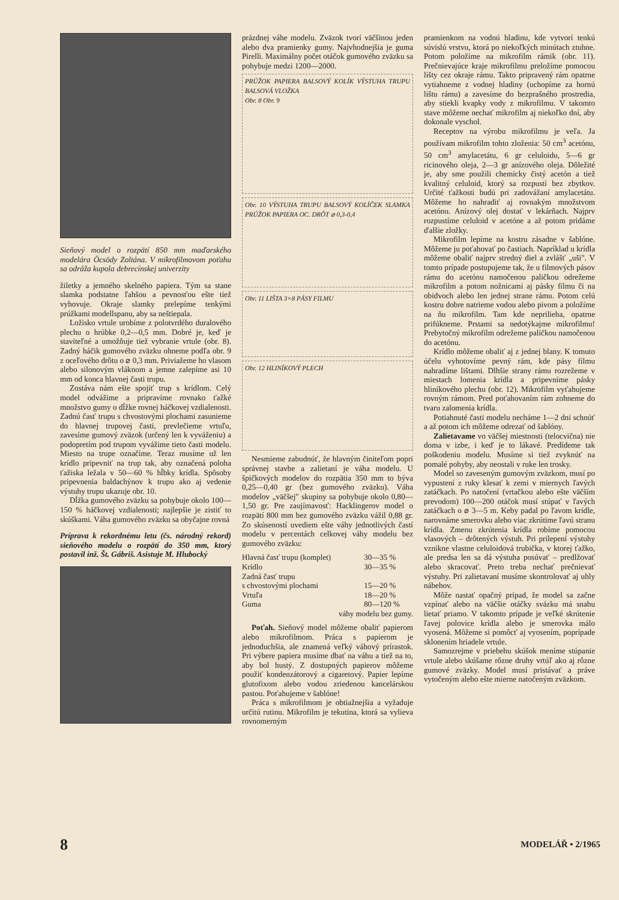Sieňový model o rozpätí 850 mm maďarského modelára Öcsödy Zoltána. V mikrofilmovom poťahu sa odráža kupola debrecínskej univerzity
žiletky a jemného skelného papiera. Tým sa stane slamka podstatne ľahšou a pevnosťou ešte tiež vyhovuje. Okraje slamky prelepíme tenkými prúžkami modellspanu, aby sa neštiepala.
Ložisko vrtule urobíme z polotvrdého duralového plechu o hrúbke 0,2—0,5 mm. Dobré je, keď je staviteľné a umožňuje tiež vybranie vrtule (obr. 8). Zadný háčik gumového zväzku ohneme podľa obr. 9 z oceľového drôtu o ⌀ 0,3 mm. Priviažeme ho vlasom alebo silonovým vláknom a jemne zalepíme asi 10 mm od konca hlavnej časti trupu.
Zostáva nám ešte spojiť trup s krídlom. Celý model odvážime a pripravíme rovnako ťažké množstvo gumy o dĺžke rovnej háčkovej vzdialenosti. Zadnú časť trupu s chvostovými plochami zasunieme do hlavnej trupovej časti, prevlečieme vrtuľu, zavesíme gumový zväzok (určený len k vyváženiu) a podopretím pod trupom vyvážime tieto časti modelu. Miesto na trupe označíme. Teraz musíme už len krídlo pripevniť na trup tak, aby označená poloha ťažiska ležala v 50—60 % hĺbky krídla. Spôsoby pripevnenia baldachýnov k trupu ako aj vedenie výstuhy trupu ukazuje obr. 10.
Dĺžka gumového zväzku sa pohybuje okolo 100—150 % háčkovej vzdialenosti; najlepšie je zistiť to skúškami. Váha gumového zväzku sa obyčajne rovná
Príprava k rekordnému letu (čs. národný rekord) sieňového modelu o rozpätí do 350 mm, ktorý postavil inž. Št. Gábriš. Asistuje M. Hlubocký
prázdnej váhe modelu. Zväzok tvorí väčšinou jeden alebo dva pramienky gumy. Najvhodnejšia je guma Pirelli. Maximálny počet otáčok gumového zväzku sa pohybuje medzi 1200—2000.
PRÚŽOK PAPIERA BALSOVÝ KOLÍK VÝSTUHA TRUPU BALSOVÁ VLOŽKA
Obr. 8 Obr. 9
Obr. 10 VÝSTUHA TRUPU BALSOVÝ KOLÍČEK SLAMKA PRÚŽOK PAPIERA OC. DRÔT ⌀ 0,3-0,4
Obr. 11 LIŠTA 3×8 PÁSY FILMU
Obr. 12 HLINÍKOVÝ PLECH
Nesmieme zabudnúť, že hlavným činiteľom popri správnej stavbe a zalietaní je váha modelu. U špičkových modelov do rozpätia 350 mm to býva 0,25—0,40 gr (bez gumového zväzku). Váha modelov „väčšej" skupiny sa pohybuje okolo 0,80—1,50 gr. Pre zaujímavosť: Hacklingerov model o rozpätí 800 mm bez gumového zväzku vážil 0,88 gr. Zo skúseností uvediem ešte váhy jednotlivých častí modelu v percentách celkovej váhy modelu bez gumového zväzku:
| Hlavná časť trupu (komplet) | 30—35 % |
| Krídlo | 30—35 % |
| Zadná časť trupu s chvostovými plochami | 15—20 % |
| Vrtuľa | 18—20 % |
| Guma | 80—120 % |
| váhy modelu bez gumy. | |
Poťah. Sieňový model môžeme obaliť papierom alebo mikrofilmom. Práca s papierom je jednoduchšia, ale znamená veľký váhový prírastok. Pri výbere papiera musíme dbať na váhu a tiež na to, aby bol hustý. Z dostupných papierov môžeme použiť kondenzátorový a cigaretový. Papier lepíme glutofixom alebo vodou zriedenou kancelárskou pastou. Poťahujeme v šablóne!
Práca s mikrofilmom je obtiažnejšia a vyžaduje určitú rutinu. Mikrofilm je tekutina, ktorá sa vylieva rovnomerným
pramienkom na vodnú hladinu, kde vytvorí tenkú súvislú vrstvu, ktorá po niekoľkých minútach ztuhne. Potom položíme na mikrofilm rámik (obr. 11). Prečnievajúce kraje mikrofilmu preložíme pomocou lišty cez okraje rámu. Takto pripravený rám opatrne vytiahneme z vodnej hladiny (uchopíme za hornú lištu rámu) a zavesíme do bezprašného prostredia, aby stiekli kvapky vody z mikrofilmu. V takomto stave môžeme nechať mikrofilm aj niekoľko dní, aby dokonale vyschol.
Receptov na výrobu mikrofilmu je veľa. Ja používam mikrofilm tohto zloženia: 50 cm<sup>3</sup> acetónu, 50 cm<sup>3</sup> amylacetátu, 6 gr celuloidu, 5—6 gr ricinového oleja, 2—3 gr anízového oleja. Dôležité je, aby sme použili chemicky čistý acetón a tiež kvalitný celuloid, ktorý sa rozpustí bez zbytkov. Určité ťažkosti budú pri zadovážaní amylacetátu. Môžeme ho nahradiť aj rovnakým množstvom acetónu. Anízový olej dostať v lekárňach. Najprv rozpustíme celuloid v acetóne a až potom pridáme ďalšie zložky.
Mikrofilm lepíme na kostru zásadne v šablóne. Môžeme ju poťahovať po častiach. Napríklad u krídla môžeme obaliť najprv stredný diel a zvlášť „uši". V tomto prípade postupujeme tak, že u filmových pásov rámu do acetónu namočenou paličkou odrežeme mikrofilm a potom nožnicami aj pásky filmu či na obidvoch alebo len jednej strane rámu. Potom celú kostru dobre natrieme vodou alebo pivom a položíme na ňu mikrofilm. Tam kde neprilieha, opatrne prifúkneme. Prstami sa nedotýkajme mikrofilmu! Prebytočný mikrofilm odrežeme paličkou namočenou do acetónu.
Krídlo môžeme obaliť aj z jednej blany. K tomuto účelu vyhotovíme pevný rám, kde pásy filmu nahradíme lištami. Dlhšie strany rámu rozrežeme v miestach lomenia krídla a pripevníme pásky hliníkového plechu (obr. 12). Mikrofilm vyťahujeme rovným rámom. Pred poťahovaním rám zohneme do tvaru zalomenia krídla.
Potiahnuté časti modelu necháme 1—2 dni schnúť a až potom ich môžeme odrezať od šablóny.
Zalietavame vo väčšej miestnosti (telocvična) nie doma v izbe, i keď je to lákavé. Predídeme tak poškodeniu modelu. Musíme si tiež zvyknúť na pomalé pohyby, aby neostali v ruke len trosky.
Model so zaveseným gumovým zväzkom, musí po vypustení z ruky klesať k zemi v miernych ľavých zatáčkach. Po natočení (vrtačkou alebo ešte väčším prevodom) 100—200 otáčok musí stúpať v ľavých zatáčkach o ⌀ 3—5 m. Keby padal po ľavom krídle, narovnáme smerovku alebo viac zkrútime ľavú stranu krídla. Zmenu zkrútenia krídla robíme pomocou vlasových – drôtených výstuh. Pri prilepení výstuhy vznikne vlastne celuloidová trubička, v ktorej ťažko, ale predsa len sa dá výstuha posúvať – predlžovať alebo skracovať. Preto treba nechať prečnievať výstuhy. Pri zalietavaní musíme skontrolovať aj uhly nábehov.
Môže nastať opačný prípad, že model sa začne vzpínať alebo na väčšie otáčky svázku má snahu lietať priamo. V takomto prípade je veľké skrútenie ľavej polovice krídla alebo je smerovka málo vyosená. Môžeme si pomôcť aj vyosením, poprípade sklonením hriadele vrtule.
Samozrejme v priebehu skúšok meníme stúpanie vrtule alebo skúšame rôzne druhy vrtúľ ako aj rôzne gumové zväzky. Model musí pristávať a práve vytočeným alebo ešte mierne natočeným zväzkom.
8 MODELÁŘ • 2/1965